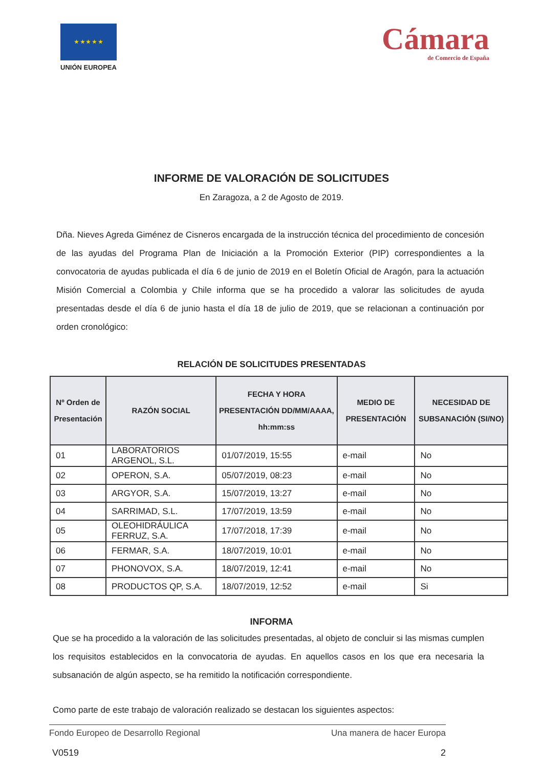★ ★ ★ ★ ★
UNIÓN EUROPEA
Cámara
de Comercio de España
INFORME DE VALORACIÓN DE SOLICITUDES
En Zaragoza, a 2 de Agosto de 2019.
Dña. Nieves Agreda Giménez de Cisneros encargada de la instrucción técnica del procedimiento de concesión de las ayudas del Programa Plan de Iniciación a la Promoción Exterior (PIP) correspondientes a la convocatoria de ayudas publicada el día 6 de junio de 2019 en el Boletín Oficial de Aragón, para la actuación Misión Comercial a Colombia y Chile informa que se ha procedido a valorar las solicitudes de ayuda presentadas desde el día 6 de junio hasta el día 18 de julio de 2019, que se relacionan a continuación por orden cronológico:
RELACIÓN DE SOLICITUDES PRESENTADAS
| Nº Orden de Presentación | RAZÓN SOCIAL | FECHA Y HORA PRESENTACIÓN DD/MM/AAAA, hh:mm:ss | MEDIO DE PRESENTACIÓN | NECESIDAD DE SUBSANACIÓN (SI/NO) |
| --- | --- | --- | --- | --- |
| 01 | LABORATORIOS ARGENOL, S.L. | 01/07/2019, 15:55 | e-mail | No |
| 02 | OPERON, S.A. | 05/07/2019, 08:23 | e-mail | No |
| 03 | ARGYOR, S.A. | 15/07/2019, 13:27 | e-mail | No |
| 04 | SARRIMAD, S.L. | 17/07/2019, 13:59 | e-mail | No |
| 05 | OLEOHIDRÁULICA FERRUZ, S.A. | 17/07/2018, 17:39 | e-mail | No |
| 06 | FERMAR, S.A. | 18/07/2019, 10:01 | e-mail | No |
| 07 | PHONOVOX, S.A. | 18/07/2019, 12:41 | e-mail | No |
| 08 | PRODUCTOS QP, S.A. | 18/07/2019, 12:52 | e-mail | Si |
INFORMA
Que se ha procedido a la valoración de las solicitudes presentadas, al objeto de concluir si las mismas cumplen los requisitos establecidos en la convocatoria de ayudas. En aquellos casos en los que era necesaria la subsanación de algún aspecto, se ha remitido la notificación correspondiente.
Como parte de este trabajo de valoración realizado se destacan los siguientes aspectos:
Fondo Europeo de Desarrollo Regional Una manera de hacer Europa
V0519 2